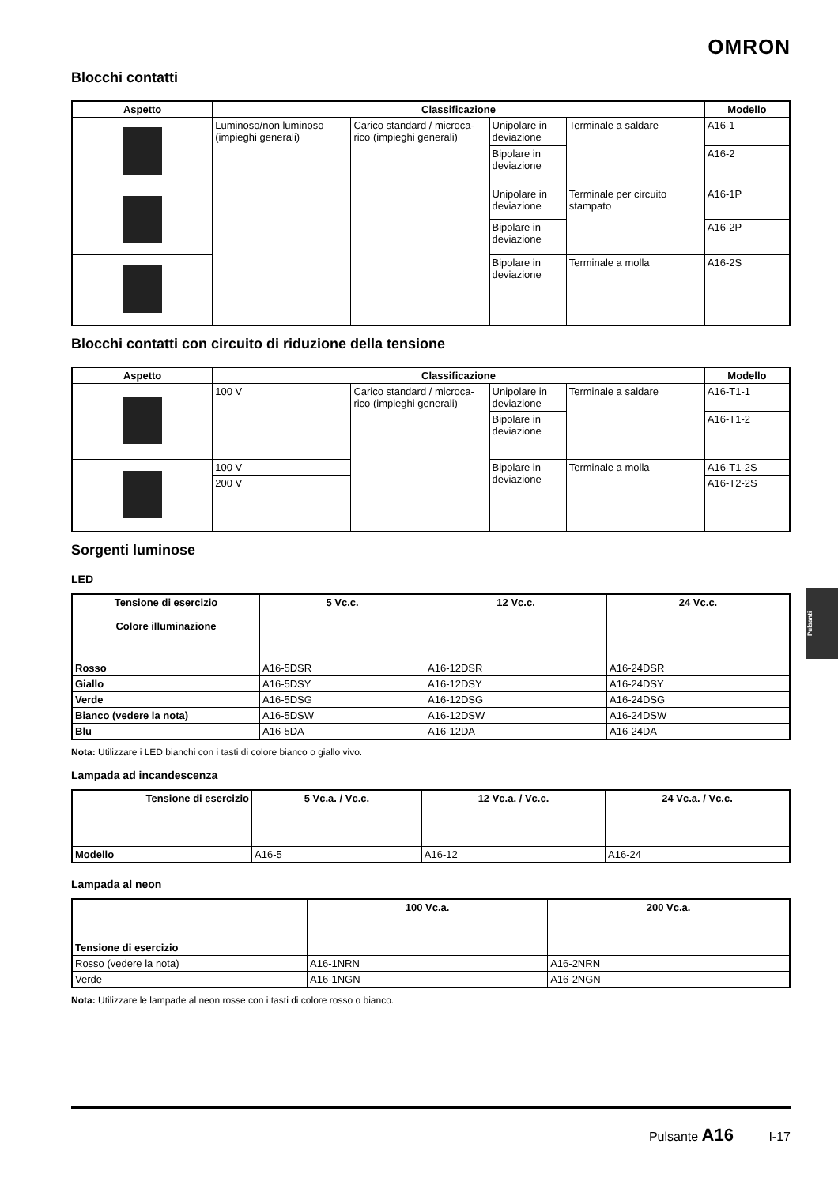OMRON
Pulsanti
Blocchi contatti
| Aspetto | Classificazione | | | | Modello |
| --- | --- | --- | --- | --- | --- |
| | Luminoso/non luminoso (impieghi generali) | Carico standard / microca-rico (impieghi generali) | Unipolare in deviazione | Terminale a saldare | A16-1 |
| | | | Bipolare in deviazione | | A16-2 |
| | | | Unipolare in deviazione | Terminale per circuito stampato | A16-1P |
| | | | Bipolare in deviazione | | A16-2P |
| | | | Bipolare in deviazione | Terminale a molla | A16-2S |
Blocchi contatti con circuito di riduzione della tensione
| Aspetto | Classificazione | | | | Modello |
| --- | --- | --- | --- | --- | --- |
| | 100 V | Carico standard / microca-rico (impieghi generali) | Unipolare in deviazione | Terminale a saldare | A16-T1-1 |
| | | | Bipolare in deviazione | | A16-T1-2 |
| | 100 V | | Bipolare in deviazione | Terminale a molla | A16-T1-2S |
| | 200 V | | | | A16-T2-2S |
Sorgenti luminose
LED
| Tensione di esercizio Colore illuminazione | 5 Vc.c. | 12 Vc.c. | 24 Vc.c. |
| --- | --- | --- | --- |
| Rosso | A16-5DSR | A16-12DSR | A16-24DSR |
| Giallo | A16-5DSY | A16-12DSY | A16-24DSY |
| Verde | A16-5DSG | A16-12DSG | A16-24DSG |
| Bianco (vedere la nota) | A16-5DSW | A16-12DSW | A16-24DSW |
| Blu | A16-5DA | A16-12DA | A16-24DA |
Nota: Utilizzare i LED bianchi con i tasti di colore bianco o giallo vivo.
Lampada ad incandescenza
| Tensione di esercizio | 5 Vc.a. / Vc.c. | 12 Vc.a. / Vc.c. | 24 Vc.a. / Vc.c. |
| --- | --- | --- | --- |
| Modello | A16-5 | A16-12 | A16-24 |
Lampada al neon
| Tensione di esercizio | 100 Vc.a. | 200 Vc.a. |
| --- | --- | --- |
| Rosso (vedere la nota) | A16-1NRN | A16-2NRN |
| Verde | A16-1NGN | A16-2NGN |
Nota: Utilizzare le lampade al neon rosse con i tasti di colore rosso o bianco.
Pulsante A16 I-17